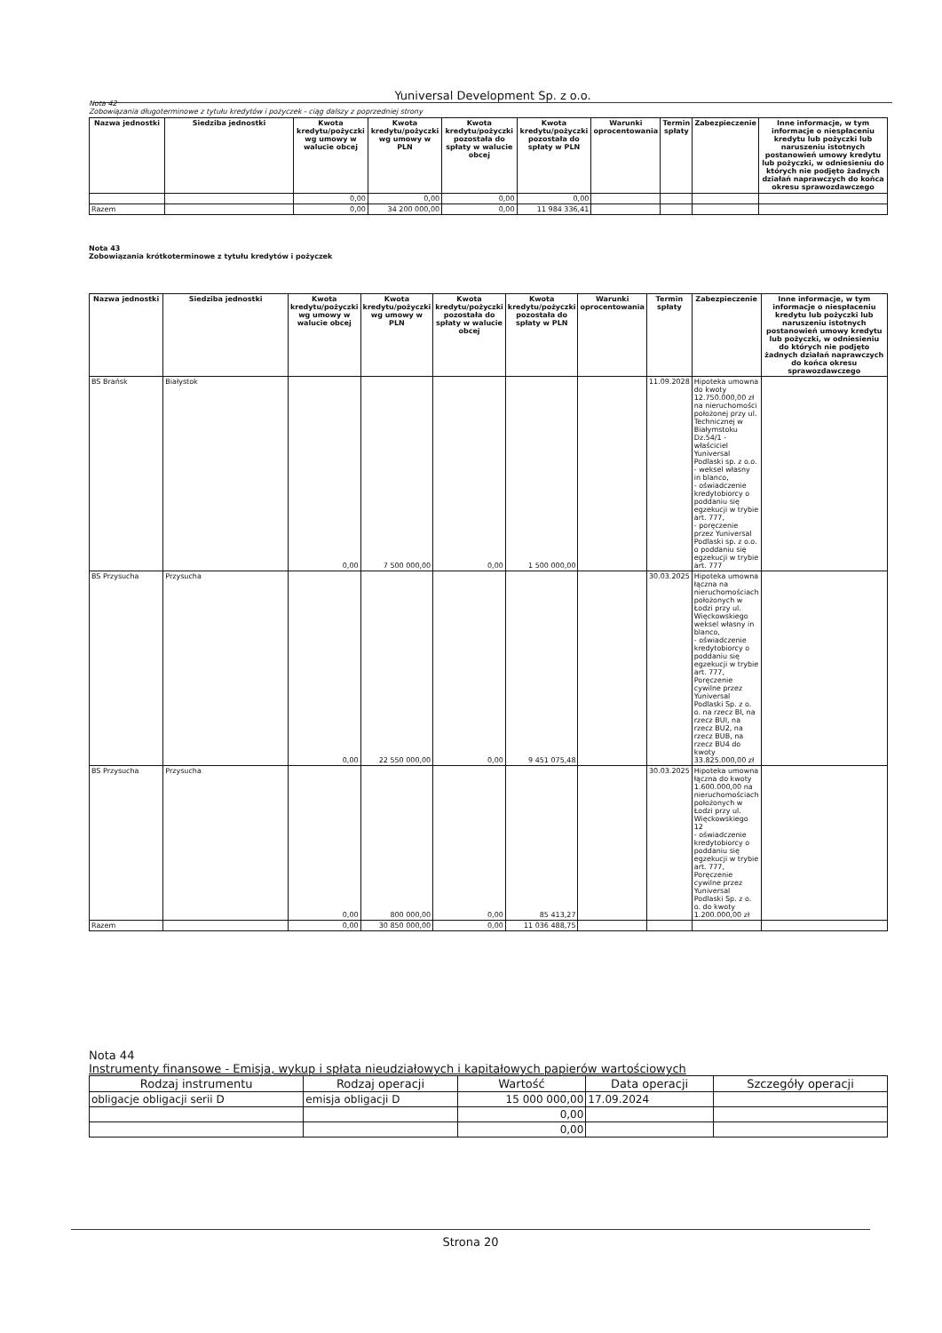Yuniversal Development Sp. z o.o.
Nota 42
Zobowiązania długoterminowe z tytułu kredytów i pożyczek - ciąg dalszy z poprzedniej strony
| Nazwa jednostki | Siedziba jednostki | Kwota kredytu/pożyczki wg umowy w walucie obcej | Kwota kredytu/pożyczki wg umowy w PLN | Kwota kredytu/pożyczki pozostała do spłaty w walucie obcej | Kwota kredytu/pożyczki pozostała do spłaty w PLN | Warunki oprocentowania | Termin spłaty | Zabezpieczenie | Inne informacje, w tym informacje o niespłaceniu kredytu lub pożyczki lub naruszeniu istotnych postanowień umowy kredytu lub pożyczki, w odniesieniu do których nie podjęto żadnych działań naprawczych do końca okresu sprawozdawczego |
| --- | --- | --- | --- | --- | --- | --- | --- | --- | --- |
| | | 0,00 | 0,00 | 0,00 | 0,00 | | | | |
| Razem | | 0,00 | 34 200 000,00 | 0,00 | 11 984 336,41 | | | | |
Nota 43
Zobowiązania krótkoterminowe z tytułu kredytów i pożyczek
| Nazwa jednostki | Siedziba jednostki | Kwota kredytu/pożyczki wg umowy w walucie obcej | Kwota kredytu/pożyczki wg umowy w PLN | Kwota kredytu/pożyczki pozostała do spłaty w walucie obcej | Kwota kredytu/pożyczki pozostała do spłaty w PLN | Warunki oprocentowania | Termin spłaty | Zabezpieczenie | Inne informacje, w tym informacje o niespłaceniu kredytu lub pożyczki lub naruszeniu istotnych postanowień umowy kredytu lub pożyczki, w odniesieniu do których nie podjęto żadnych działań naprawczych do końca okresu sprawozdawczego |
| --- | --- | --- | --- | --- | --- | --- | --- | --- | --- |
| BS Brańsk | Białystok | 0,00 | 7 500 000,00 | 0,00 | 1 500 000,00 | | 11.09.2028 | Hipoteka umowna do kwoty 12.750.000,00 zł na nieruchomości położonej przy ul. Technicznej w Białymstoku Dz.54/1 - właściciel Yuniversal Podlaski sp. z o.o. - weksel własny in blanco, - oświadczenie kredytobiorcy o poddaniu się egzekucji w trybie art. 777, - poręczenie przez Yuniversal Podlaski sp. z o.o. o poddaniu się egzekucji w trybie art. 777 | |
| BS Przysucha | Przysucha | 0,00 | 22 550 000,00 | 0,00 | 9 451 075,48 | | 30.03.2025 | Hipoteka umowna łączna na nieruchomościach położonych w Łodzi przy ul. Więckowskiego weksel własny in blanco, - oświadczenie kredytobiorcy o poddaniu się egzekucji w trybie art. 777, Poręczenie cywilne przez Yuniversal Podlaski Sp. z o. o. na rzecz BI, na rzecz BUI, na rzecz BU2, na rzecz BUB, na rzecz BU4 do kwoty 33.825.000,00 zł | |
| BS Przysucha | Przysucha | 0,00 | 800 000,00 | 0,00 | 85 413,27 | | 30.03.2025 | Hipoteka umowna łączna do kwoty 1.600.000,00 na nieruchomościach położonych w Łodzi przy ul. Więckowskiego 12 - oświadczenie kredytobiorcy o poddaniu się egzekucji w trybie art. 777, Poręczenie cywilne przez Yuniversal Podlaski Sp. z o. o. do kwoty 1.200.000,00 zł | |
| Razem | | 0,00 | 30 850 000,00 | 0,00 | 11 036 488,75 | | | | |
Nota 44
Instrumenty finansowe - Emisja, wykup i spłata nieudziałowych i kapitałowych papierów wartościowych
| Rodzaj instrumentu | Rodzaj operacji | Wartość | Data operacji | Szczegóły operacji |
| --- | --- | --- | --- | --- |
| obligacje obligacji serii D | emisja obligacji D | 15 000 000,00 | 17.09.2024 | |
| | | 0,00 | | |
| | | 0,00 | | |
Strona 20